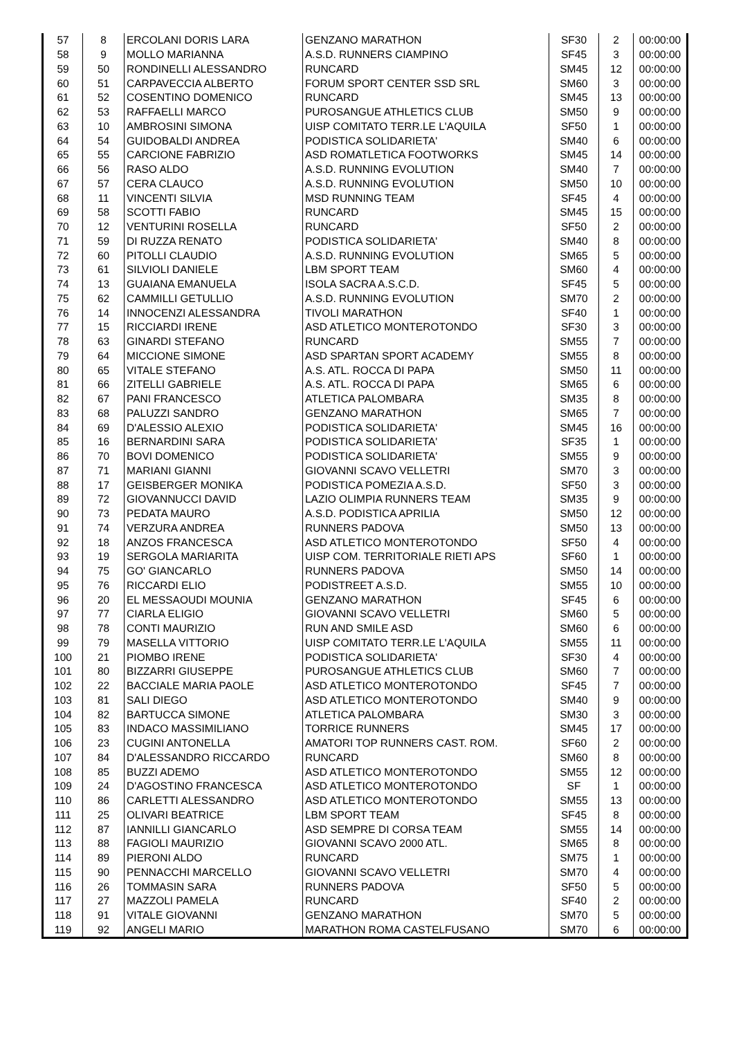| 57 | 8 | ERCOLANI DORIS LARA | GENZANO MARATHON | SF30 | 2 | 00:00:00 |
| 58 | 9 | MOLLO MARIANNA | A.S.D. RUNNERS CIAMPINO | SF45 | 3 | 00:00:00 |
| 59 | 50 | RONDINELLI ALESSANDRO | RUNCARD | SM45 | 12 | 00:00:00 |
| 60 | 51 | CARPAVECCIA ALBERTO | FORUM SPORT CENTER SSD SRL | SM60 | 3 | 00:00:00 |
| 61 | 52 | COSENTINO DOMENICO | RUNCARD | SM45 | 13 | 00:00:00 |
| 62 | 53 | RAFFAELLI MARCO | PUROSANGUE ATHLETICS CLUB | SM50 | 9 | 00:00:00 |
| 63 | 10 | AMBROSINI SIMONA | UISP COMITATO TERR.LE L'AQUILA | SF50 | 1 | 00:00:00 |
| 64 | 54 | GUIDOBALDI ANDREA | PODISTICA SOLIDARIETA' | SM40 | 6 | 00:00:00 |
| 65 | 55 | CARCIONE FABRIZIO | ASD ROMATLETICA FOOTWORKS | SM45 | 14 | 00:00:00 |
| 66 | 56 | RASO ALDO | A.S.D. RUNNING EVOLUTION | SM40 | 7 | 00:00:00 |
| 67 | 57 | CERA CLAUCO | A.S.D. RUNNING EVOLUTION | SM50 | 10 | 00:00:00 |
| 68 | 11 | VINCENTI SILVIA | MSD RUNNING TEAM | SF45 | 4 | 00:00:00 |
| 69 | 58 | SCOTTI FABIO | RUNCARD | SM45 | 15 | 00:00:00 |
| 70 | 12 | VENTURINI ROSELLA | RUNCARD | SF50 | 2 | 00:00:00 |
| 71 | 59 | DI RUZZA RENATO | PODISTICA SOLIDARIETA' | SM40 | 8 | 00:00:00 |
| 72 | 60 | PITOLLI CLAUDIO | A.S.D. RUNNING EVOLUTION | SM65 | 5 | 00:00:00 |
| 73 | 61 | SILVIOLI DANIELE | LBM SPORT TEAM | SM60 | 4 | 00:00:00 |
| 74 | 13 | GUAIANA EMANUELA | ISOLA SACRA A.S.C.D. | SF45 | 5 | 00:00:00 |
| 75 | 62 | CAMMILLI GETULLIO | A.S.D. RUNNING EVOLUTION | SM70 | 2 | 00:00:00 |
| 76 | 14 | INNOCENZI ALESSANDRA | TIVOLI MARATHON | SF40 | 1 | 00:00:00 |
| 77 | 15 | RICCIARDI IRENE | ASD ATLETICO MONTEROTONDO | SF30 | 3 | 00:00:00 |
| 78 | 63 | GINARDI STEFANO | RUNCARD | SM55 | 7 | 00:00:00 |
| 79 | 64 | MICCIONE SIMONE | ASD SPARTAN SPORT ACADEMY | SM55 | 8 | 00:00:00 |
| 80 | 65 | VITALE STEFANO | A.S. ATL. ROCCA DI PAPA | SM50 | 11 | 00:00:00 |
| 81 | 66 | ZITELLI GABRIELE | A.S. ATL. ROCCA DI PAPA | SM65 | 6 | 00:00:00 |
| 82 | 67 | PANI FRANCESCO | ATLETICA PALOMBARA | SM35 | 8 | 00:00:00 |
| 83 | 68 | PALUZZI SANDRO | GENZANO MARATHON | SM65 | 7 | 00:00:00 |
| 84 | 69 | D'ALESSIO ALEXIO | PODISTICA SOLIDARIETA' | SM45 | 16 | 00:00:00 |
| 85 | 16 | BERNARDINI SARA | PODISTICA SOLIDARIETA' | SF35 | 1 | 00:00:00 |
| 86 | 70 | BOVI DOMENICO | PODISTICA SOLIDARIETA' | SM55 | 9 | 00:00:00 |
| 87 | 71 | MARIANI GIANNI | GIOVANNI SCAVO VELLETRI | SM70 | 3 | 00:00:00 |
| 88 | 17 | GEISBERGER MONIKA | PODISTICA POMEZIA A.S.D. | SF50 | 3 | 00:00:00 |
| 89 | 72 | GIOVANNUCCI DAVID | LAZIO OLIMPIA RUNNERS TEAM | SM35 | 9 | 00:00:00 |
| 90 | 73 | PEDATA MAURO | A.S.D. PODISTICA APRILIA | SM50 | 12 | 00:00:00 |
| 91 | 74 | VERZURA ANDREA | RUNNERS PADOVA | SM50 | 13 | 00:00:00 |
| 92 | 18 | ANZOS FRANCESCA | ASD ATLETICO MONTEROTONDO | SF50 | 4 | 00:00:00 |
| 93 | 19 | SERGOLA MARIARITA | UISP COM. TERRITORIALE RIETI APS | SF60 | 1 | 00:00:00 |
| 94 | 75 | GO' GIANCARLO | RUNNERS PADOVA | SM50 | 14 | 00:00:00 |
| 95 | 76 | RICCARDI ELIO | PODISTREET A.S.D. | SM55 | 10 | 00:00:00 |
| 96 | 20 | EL MESSAOUDI MOUNIA | GENZANO MARATHON | SF45 | 6 | 00:00:00 |
| 97 | 77 | CIARLA ELIGIO | GIOVANNI SCAVO VELLETRI | SM60 | 5 | 00:00:00 |
| 98 | 78 | CONTI MAURIZIO | RUN AND SMILE ASD | SM60 | 6 | 00:00:00 |
| 99 | 79 | MASELLA VITTORIO | UISP COMITATO TERR.LE L'AQUILA | SM55 | 11 | 00:00:00 |
| 100 | 21 | PIOMBO IRENE | PODISTICA SOLIDARIETA' | SF30 | 4 | 00:00:00 |
| 101 | 80 | BIZZARRI GIUSEPPE | PUROSANGUE ATHLETICS CLUB | SM60 | 7 | 00:00:00 |
| 102 | 22 | BACCIALE MARIA PAOLE | ASD ATLETICO MONTEROTONDO | SF45 | 7 | 00:00:00 |
| 103 | 81 | SALI DIEGO | ASD ATLETICO MONTEROTONDO | SM40 | 9 | 00:00:00 |
| 104 | 82 | BARTUCCA SIMONE | ATLETICA PALOMBARA | SM30 | 3 | 00:00:00 |
| 105 | 83 | INDACO MASSIMILIANO | TORRICE RUNNERS | SM45 | 17 | 00:00:00 |
| 106 | 23 | CUGINI ANTONELLA | AMATORI TOP RUNNERS CAST. ROM. | SF60 | 2 | 00:00:00 |
| 107 | 84 | D'ALESSANDRO RICCARDO | RUNCARD | SM60 | 8 | 00:00:00 |
| 108 | 85 | BUZZI ADEMO | ASD ATLETICO MONTEROTONDO | SM55 | 12 | 00:00:00 |
| 109 | 24 | D'AGOSTINO FRANCESCA | ASD ATLETICO MONTEROTONDO | SF | 1 | 00:00:00 |
| 110 | 86 | CARLETTI ALESSANDRO | ASD ATLETICO MONTEROTONDO | SM55 | 13 | 00:00:00 |
| 111 | 25 | OLIVARI BEATRICE | LBM SPORT TEAM | SF45 | 8 | 00:00:00 |
| 112 | 87 | IANNILLI GIANCARLO | ASD SEMPRE DI CORSA TEAM | SM55 | 14 | 00:00:00 |
| 113 | 88 | FAGIOLI MAURIZIO | GIOVANNI SCAVO 2000 ATL. | SM65 | 8 | 00:00:00 |
| 114 | 89 | PIERONI ALDO | RUNCARD | SM75 | 1 | 00:00:00 |
| 115 | 90 | PENNACCHI MARCELLO | GIOVANNI SCAVO VELLETRI | SM70 | 4 | 00:00:00 |
| 116 | 26 | TOMMASIN SARA | RUNNERS PADOVA | SF50 | 5 | 00:00:00 |
| 117 | 27 | MAZZOLI PAMELA | RUNCARD | SF40 | 2 | 00:00:00 |
| 118 | 91 | VITALE GIOVANNI | GENZANO MARATHON | SM70 | 5 | 00:00:00 |
| 119 | 92 | ANGELI MARIO | MARATHON ROMA CASTELFUSANO | SM70 | 6 | 00:00:00 |